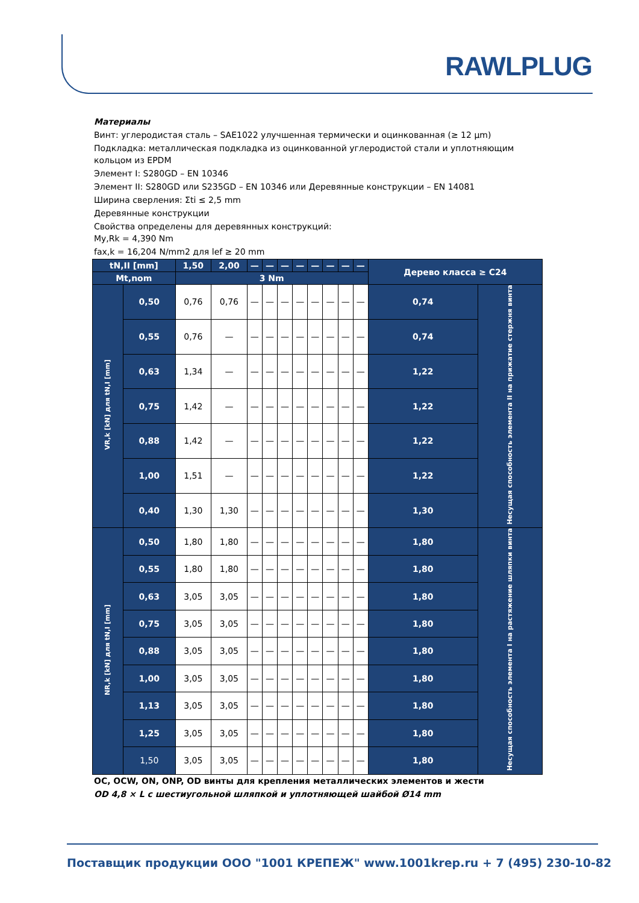RAWLPLUG
Материалы
Винт: углеродистая сталь – SAE1022 улучшенная термически и оцинкованная (≥ 12 µm)
Подкладка: металлическая подкладка из оцинкованной углеродистой стали и уплотняющим кольцом из EPDM
Элемент I: S280GD – EN 10346
Элемент II: S280GD или S235GD – EN 10346 или Деревянные конструкции – EN 14081
Ширина сверления: Σti ≤ 2,5 mm
Деревянные конструкции
Свойства определены для деревянных конструкций:
My,Rk = 4,390 Nm
fax,k = 16,204 N/mm2 для lef ≥ 20 mm
| tN,II [mm] | | 1,50 | 2,00 | — | — | — | — | — | — | — | — | Дерево класса ≥ C24 | |
| Mt,nom | | 3 Nm | | | | | | | | | | | |
| VR,k [kN] для tN,I [mm] | 0,50 | 0,76 | 0,76 | — | — | — | — | — | — | — | — | 0,74 | Несущая способность элемента II на прижатие стержня винта |
| | 0,55 | 0,76 | — | — | — | — | — | — | — | — | — | 0,74 | |
| | 0,63 | 1,34 | — | — | — | — | — | — | — | — | — | 1,22 | |
| | 0,75 | 1,42 | — | — | — | — | — | — | — | — | — | 1,22 | |
| | 0,88 | 1,42 | — | — | — | — | — | — | — | — | — | 1,22 | |
| | 1,00 | 1,51 | — | — | — | — | — | — | — | — | — | 1,22 | |
| | 0,40 | 1,30 | 1,30 | — | — | — | — | — | — | — | — | 1,30 | |
| NR,k [kN] для tN,I [mm] | 0,50 | 1,80 | 1,80 | — | — | — | — | — | — | — | — | 1,80 | Несущая способность элемента I на растяжение шляпки винта |
| | 0,55 | 1,80 | 1,80 | — | — | — | — | — | — | — | — | 1,80 | |
| | 0,63 | 3,05 | 3,05 | — | — | — | — | — | — | — | — | 1,80 | |
| | 0,75 | 3,05 | 3,05 | — | — | — | — | — | — | — | — | 1,80 | |
| | 0,88 | 3,05 | 3,05 | — | — | — | — | — | — | — | — | 1,80 | |
| | 1,00 | 3,05 | 3,05 | — | — | — | — | — | — | — | — | 1,80 | |
| | 1,13 | 3,05 | 3,05 | — | — | — | — | — | — | — | — | 1,80 | |
| | 1,25 | 3,05 | 3,05 | — | — | — | — | — | — | — | — | 1,80 | |
| | 1,50 | 3,05 | 3,05 | — | — | — | — | — | — | — | — | 1,80 | |
OC, OCW, ON, ONP, OD винты для крепления металлических элементов и жести
OD 4,8 × L с шестиугольной шляпкой и уплотняющей шайбой Ø14 mm
Поставщик продукции ООО "1001 КРЕПЕЖ" www.1001krep.ru + 7 (495) 230-10-82